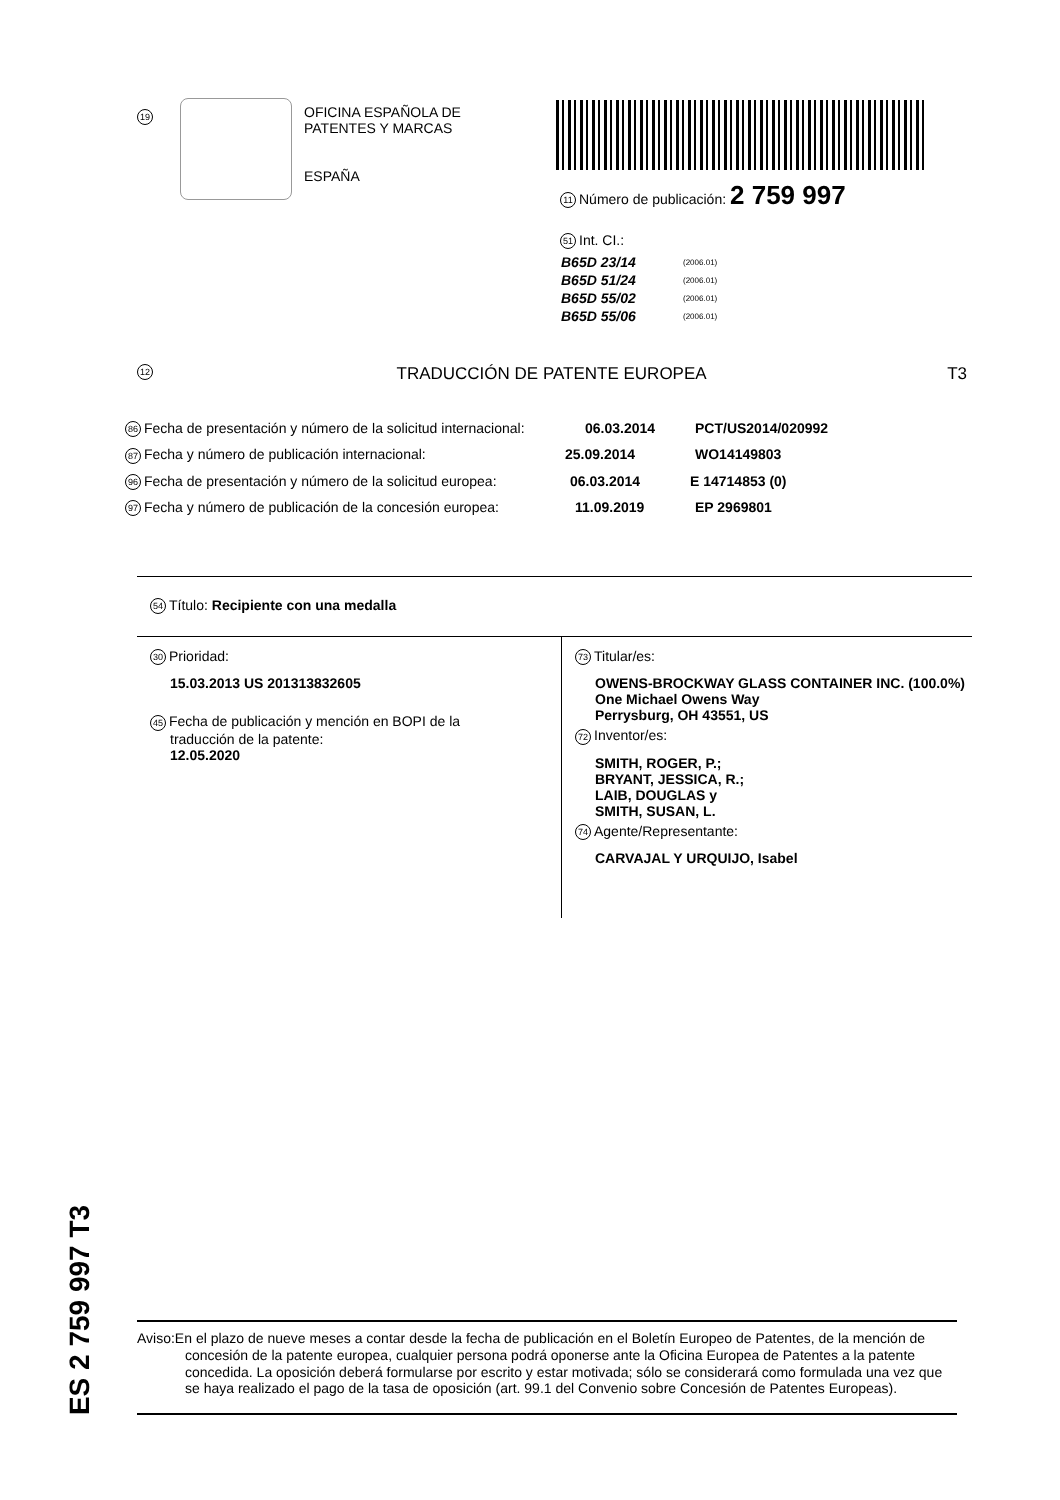19
OFICINA ESPAÑOLA DE
PATENTES Y MARCAS
ESPAÑA
11 Número de publicación: 2 759 997
51 Int. CI.:
| B65D 23/14 | (2006.01) |
| B65D 51/24 | (2006.01) |
| B65D 55/02 | (2006.01) |
| B65D 55/06 | (2006.01) |
12 TRADUCCIÓN DE PATENTE EUROPEA T3
86 Fecha de presentación y número de la solicitud internacional: 06.03.2014 PCT/US2014/020992
87 Fecha y número de publicación internacional: 25.09.2014 WO14149803
96 Fecha de presentación y número de la solicitud europea: 06.03.2014 E 14714853 (0)
97 Fecha y número de publicación de la concesión europea: 11.09.2019 EP 2969801
54 Título: Recipiente con una medalla
30 Prioridad:
15.03.2013 US 201313832605
45 Fecha de publicación y mención en BOPI de la
traducción de la patente:
12.05.2020
73 Titular/es:
OWENS-BROCKWAY GLASS CONTAINER INC. (100.0%)
One Michael Owens Way
Perrysburg, OH 43551, US
72 Inventor/es:
SMITH, ROGER, P.;
BRYANT, JESSICA, R.;
LAIB, DOUGLAS y
SMITH, SUSAN, L.
74 Agente/Representante:
CARVAJAL Y URQUIJO, Isabel
ES 2 759 997 T3
Aviso:En el plazo de nueve meses a contar desde la fecha de publicación en el Boletín Europeo de Patentes, de la mención de concesión de la patente europea, cualquier persona podrá oponerse ante la Oficina Europea de Patentes a la patente concedida. La oposición deberá formularse por escrito y estar motivada; sólo se considerará como formulada una vez que se haya realizado el pago de la tasa de oposición (art. 99.1 del Convenio sobre Concesión de Patentes Europeas).